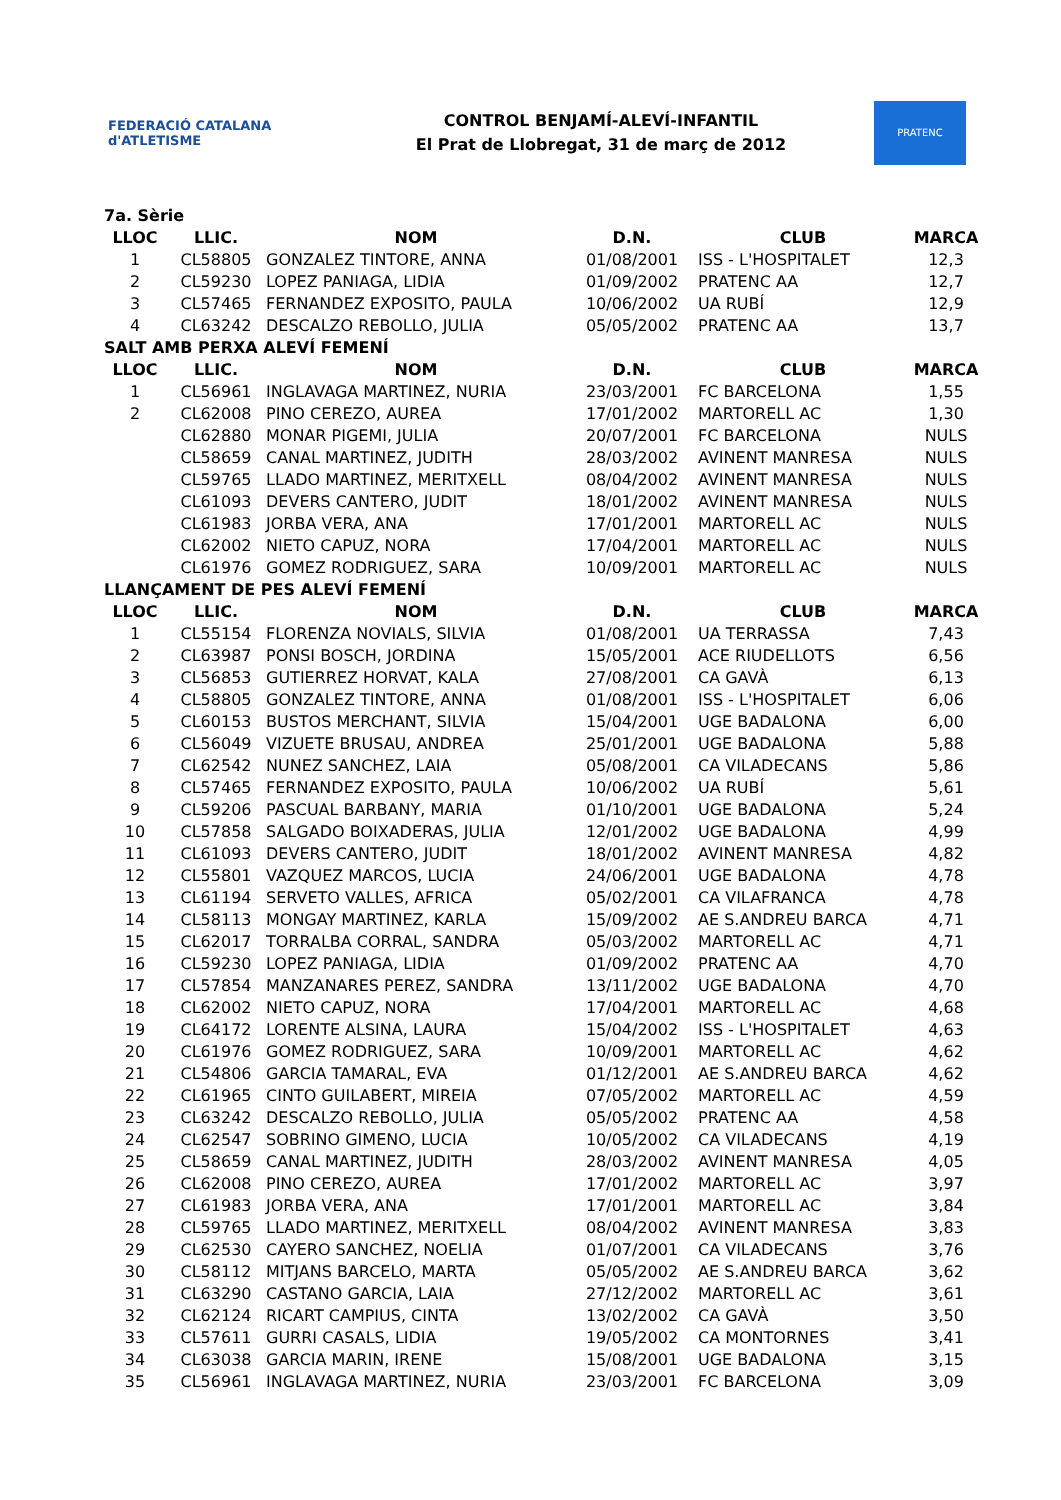FEDERACIÓ CATALANA d'ATLETISME
CONTROL BENJAMÍ-ALEVÍ-INFANTIL
El Prat de Llobregat, 31 de març de 2012
PRATENC
| 7a. Sèrie | | | | | |
| LLOC | LLIC. | NOM | D.N. | CLUB | MARCA |
| 1 | CL58805 | GONZALEZ TINTORE, ANNA | 01/08/2001 | ISS - L'HOSPITALET | 12,3 |
| 2 | CL59230 | LOPEZ PANIAGA, LIDIA | 01/09/2002 | PRATENC AA | 12,7 |
| 3 | CL57465 | FERNANDEZ EXPOSITO, PAULA | 10/06/2002 | UA RUBÍ | 12,9 |
| 4 | CL63242 | DESCALZO REBOLLO, JULIA | 05/05/2002 | PRATENC AA | 13,7 |
| SALT AMB PERXA ALEVÍ FEMENÍ | | | | | |
| LLOC | LLIC. | NOM | D.N. | CLUB | MARCA |
| 1 | CL56961 | INGLAVAGA MARTINEZ, NURIA | 23/03/2001 | FC BARCELONA | 1,55 |
| 2 | CL62008 | PINO CEREZO, AUREA | 17/01/2002 | MARTORELL AC | 1,30 |
| | CL62880 | MONAR PIGEMI, JULIA | 20/07/2001 | FC BARCELONA | NULS |
| | CL58659 | CANAL MARTINEZ, JUDITH | 28/03/2002 | AVINENT MANRESA | NULS |
| | CL59765 | LLADO MARTINEZ, MERITXELL | 08/04/2002 | AVINENT MANRESA | NULS |
| | CL61093 | DEVERS CANTERO, JUDIT | 18/01/2002 | AVINENT MANRESA | NULS |
| | CL61983 | JORBA VERA, ANA | 17/01/2001 | MARTORELL AC | NULS |
| | CL62002 | NIETO CAPUZ, NORA | 17/04/2001 | MARTORELL AC | NULS |
| | CL61976 | GOMEZ RODRIGUEZ, SARA | 10/09/2001 | MARTORELL AC | NULS |
| LLANÇAMENT DE PES ALEVÍ FEMENÍ | | | | | |
| LLOC | LLIC. | NOM | D.N. | CLUB | MARCA |
| 1 | CL55154 | FLORENZA NOVIALS, SILVIA | 01/08/2001 | UA TERRASSA | 7,43 |
| 2 | CL63987 | PONSI BOSCH, JORDINA | 15/05/2001 | ACE RIUDELLOTS | 6,56 |
| 3 | CL56853 | GUTIERREZ HORVAT, KALA | 27/08/2001 | CA GAVÀ | 6,13 |
| 4 | CL58805 | GONZALEZ TINTORE, ANNA | 01/08/2001 | ISS - L'HOSPITALET | 6,06 |
| 5 | CL60153 | BUSTOS MERCHANT, SILVIA | 15/04/2001 | UGE BADALONA | 6,00 |
| 6 | CL56049 | VIZUETE BRUSAU, ANDREA | 25/01/2001 | UGE BADALONA | 5,88 |
| 7 | CL62542 | NUNEZ SANCHEZ, LAIA | 05/08/2001 | CA VILADECANS | 5,86 |
| 8 | CL57465 | FERNANDEZ EXPOSITO, PAULA | 10/06/2002 | UA RUBÍ | 5,61 |
| 9 | CL59206 | PASCUAL BARBANY, MARIA | 01/10/2001 | UGE BADALONA | 5,24 |
| 10 | CL57858 | SALGADO BOIXADERAS, JULIA | 12/01/2002 | UGE BADALONA | 4,99 |
| 11 | CL61093 | DEVERS CANTERO, JUDIT | 18/01/2002 | AVINENT MANRESA | 4,82 |
| 12 | CL55801 | VAZQUEZ MARCOS, LUCIA | 24/06/2001 | UGE BADALONA | 4,78 |
| 13 | CL61194 | SERVETO VALLES, AFRICA | 05/02/2001 | CA VILAFRANCA | 4,78 |
| 14 | CL58113 | MONGAY MARTINEZ, KARLA | 15/09/2002 | AE S.ANDREU BARCA | 4,71 |
| 15 | CL62017 | TORRALBA CORRAL, SANDRA | 05/03/2002 | MARTORELL AC | 4,71 |
| 16 | CL59230 | LOPEZ PANIAGA, LIDIA | 01/09/2002 | PRATENC AA | 4,70 |
| 17 | CL57854 | MANZANARES PEREZ, SANDRA | 13/11/2002 | UGE BADALONA | 4,70 |
| 18 | CL62002 | NIETO CAPUZ, NORA | 17/04/2001 | MARTORELL AC | 4,68 |
| 19 | CL64172 | LORENTE ALSINA, LAURA | 15/04/2002 | ISS - L'HOSPITALET | 4,63 |
| 20 | CL61976 | GOMEZ RODRIGUEZ, SARA | 10/09/2001 | MARTORELL AC | 4,62 |
| 21 | CL54806 | GARCIA TAMARAL, EVA | 01/12/2001 | AE S.ANDREU BARCA | 4,62 |
| 22 | CL61965 | CINTO GUILABERT, MIREIA | 07/05/2002 | MARTORELL AC | 4,59 |
| 23 | CL63242 | DESCALZO REBOLLO, JULIA | 05/05/2002 | PRATENC AA | 4,58 |
| 24 | CL62547 | SOBRINO GIMENO, LUCIA | 10/05/2002 | CA VILADECANS | 4,19 |
| 25 | CL58659 | CANAL MARTINEZ, JUDITH | 28/03/2002 | AVINENT MANRESA | 4,05 |
| 26 | CL62008 | PINO CEREZO, AUREA | 17/01/2002 | MARTORELL AC | 3,97 |
| 27 | CL61983 | JORBA VERA, ANA | 17/01/2001 | MARTORELL AC | 3,84 |
| 28 | CL59765 | LLADO MARTINEZ, MERITXELL | 08/04/2002 | AVINENT MANRESA | 3,83 |
| 29 | CL62530 | CAYERO SANCHEZ, NOELIA | 01/07/2001 | CA VILADECANS | 3,76 |
| 30 | CL58112 | MITJANS BARCELO, MARTA | 05/05/2002 | AE S.ANDREU BARCA | 3,62 |
| 31 | CL63290 | CASTANO GARCIA, LAIA | 27/12/2002 | MARTORELL AC | 3,61 |
| 32 | CL62124 | RICART CAMPIUS, CINTA | 13/02/2002 | CA GAVÀ | 3,50 |
| 33 | CL57611 | GURRI CASALS, LIDIA | 19/05/2002 | CA MONTORNES | 3,41 |
| 34 | CL63038 | GARCIA MARIN, IRENE | 15/08/2001 | UGE BADALONA | 3,15 |
| 35 | CL56961 | INGLAVAGA MARTINEZ, NURIA | 23/03/2001 | FC BARCELONA | 3,09 |